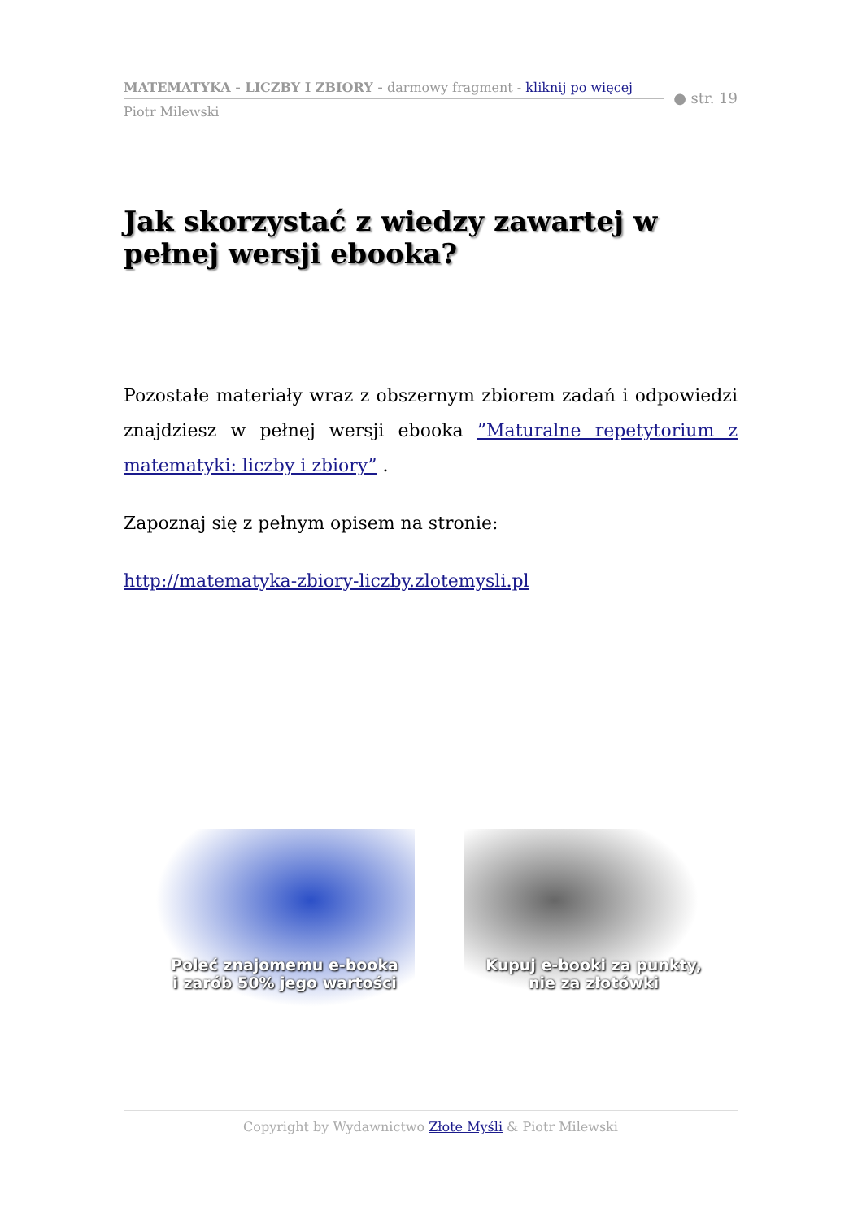MATEMATYKA - LICZBY I ZBIORY - darmowy fragment - kliknij po więcej
● str. 19
Piotr Milewski
Jak skorzystać z wiedzy zawartej w pełnej wersji ebooka?
Pozostałe materiały wraz z obszernym zbiorem zadań i odpowiedzi znajdziesz w pełnej wersji ebooka ”Maturalne repetytorium z matematyki: liczby i zbiory” .
Zapoznaj się z pełnym opisem na stronie:
http://matematyka-zbiory-liczby.zlotemysli.pl
Poleć znajomemu e-booka
i zarób 50% jego wartości
Kupuj e-booki za punkty,
nie za złotówki
Copyright by Wydawnictwo Złote Myśli & Piotr Milewski